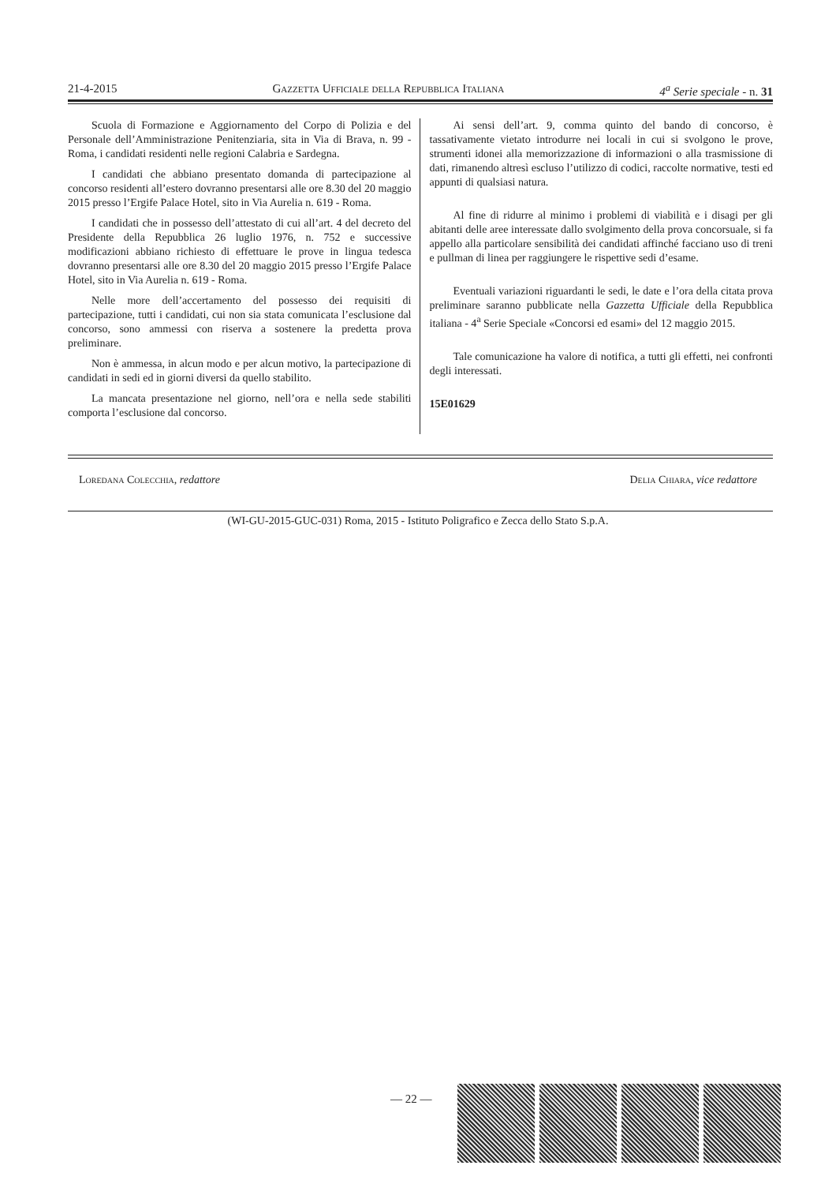21-4-2015 Gazzetta Ufficiale della Repubblica Italiana 4<sup>a</sup> Serie speciale - n. 31
Scuola di Formazione e Aggiornamento del Corpo di Polizia e del Personale dell’Amministrazione Penitenziaria, sita in Via di Brava, n. 99 - Roma, i candidati residenti nelle regioni Calabria e Sardegna.
I candidati che abbiano presentato domanda di partecipazione al concorso residenti all’estero dovranno presentarsi alle ore 8.30 del 20 maggio 2015 presso l’Ergife Palace Hotel, sito in Via Aurelia n. 619 - Roma.
I candidati che in possesso dell’attestato di cui all’art. 4 del decreto del Presidente della Repubblica 26 luglio 1976, n. 752 e successive modificazioni abbiano richiesto di effettuare le prove in lingua tedesca dovranno presentarsi alle ore 8.30 del 20 maggio 2015 presso l’Ergife Palace Hotel, sito in Via Aurelia n. 619 - Roma.
Nelle more dell’accertamento del possesso dei requisiti di partecipazione, tutti i candidati, cui non sia stata comunicata l’esclusione dal concorso, sono ammessi con riserva a sostenere la predetta prova preliminare.
Non è ammessa, in alcun modo e per alcun motivo, la partecipazione di candidati in sedi ed in giorni diversi da quello stabilito.
La mancata presentazione nel giorno, nell’ora e nella sede stabiliti comporta l’esclusione dal concorso.
Ai sensi dell’art. 9, comma quinto del bando di concorso, è tassativamente vietato introdurre nei locali in cui si svolgono le prove, strumenti idonei alla memorizzazione di informazioni o alla trasmissione di dati, rimanendo altresì escluso l’utilizzo di codici, raccolte normative, testi ed appunti di qualsiasi natura.
Al fine di ridurre al minimo i problemi di viabilità e i disagi per gli abitanti delle aree interessate dallo svolgimento della prova concorsuale, si fa appello alla particolare sensibilità dei candidati affinché facciano uso di treni e pullman di linea per raggiungere le rispettive sedi d’esame.
Eventuali variazioni riguardanti le sedi, le date e l’ora della citata prova preliminare saranno pubblicate nella Gazzetta Ufficiale della Repubblica italiana - 4<sup>a</sup> Serie Speciale «Concorsi ed esami» del 12 maggio 2015.
Tale comunicazione ha valore di notifica, a tutti gli effetti, nei confronti degli interessati.
15E01629
Loredana Colecchia, redattore Delia Chiara, vice redattore
(WI-GU-2015-GUC-031) Roma, 2015 - Istituto Poligrafico e Zecca dello Stato S.p.A.
— 22 —